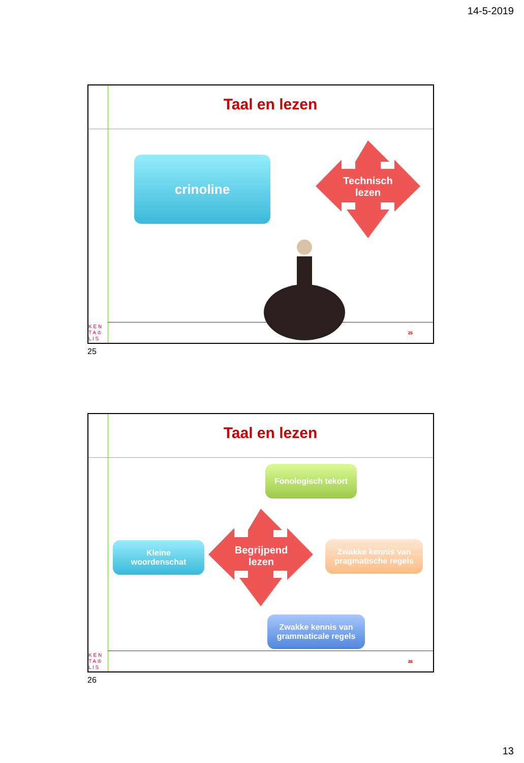14-5-2019
Taal en lezen
crinoline
Technisch
lezen
25
K E N
T A ♔
L I S
25
Taal en lezen
Fonologisch tekort
Begrijpend
lezen
Kleine
woordenschat
Zwakke kennis van
pragmatische regels
Zwakke kennis van
grammaticale regels
26
K E N
T A ♔
L I S
26
13